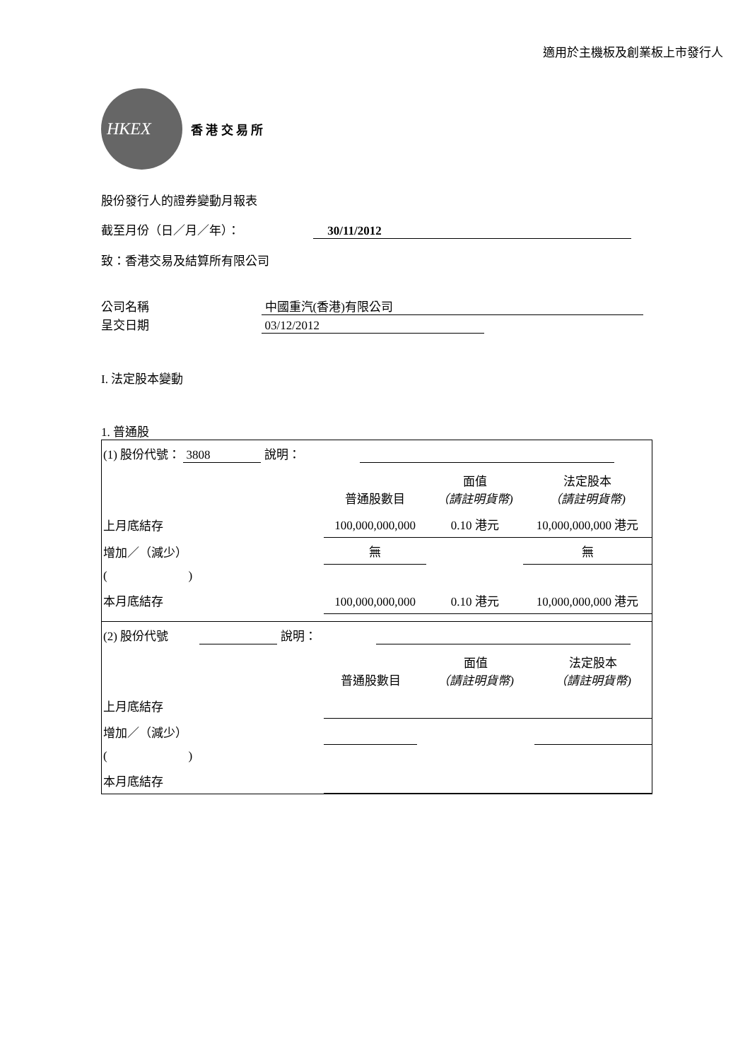適用於主機板及創業板上市發行人
HKEX
香 港 交 易 所
股份發行人的證券變動月報表
截至月份（日／月／年）： 30/11/2012
致：香港交易及結算所有限公司
公司名稱 中國重汽(香港)有限公司
呈交日期 03/12/2012
I. 法定股本變動
1. 普通股
| (1) 股份代號： 3808 說明： | | | |
| | 普通股數目 | 面值 （請註明貨幣) | 法定股本 （請註明貨幣) |
| 上月底結存 | 100,000,000,000 | 0.10 港元 | 10,000,000,000 港元 |
| 增加／（減少） | 無 | | 無 |
| ( ) | | | |
| 本月底結存 | 100,000,000,000 | 0.10 港元 | 10,000,000,000 港元 |
| (2) 股份代號 說明： | | | |
| | 普通股數目 | 面值 （請註明貨幣) | 法定股本 （請註明貨幣) |
| 上月底結存 | | | |
| 增加／（減少） | | | |
| ( ) | | | |
| 本月底結存 | | | |